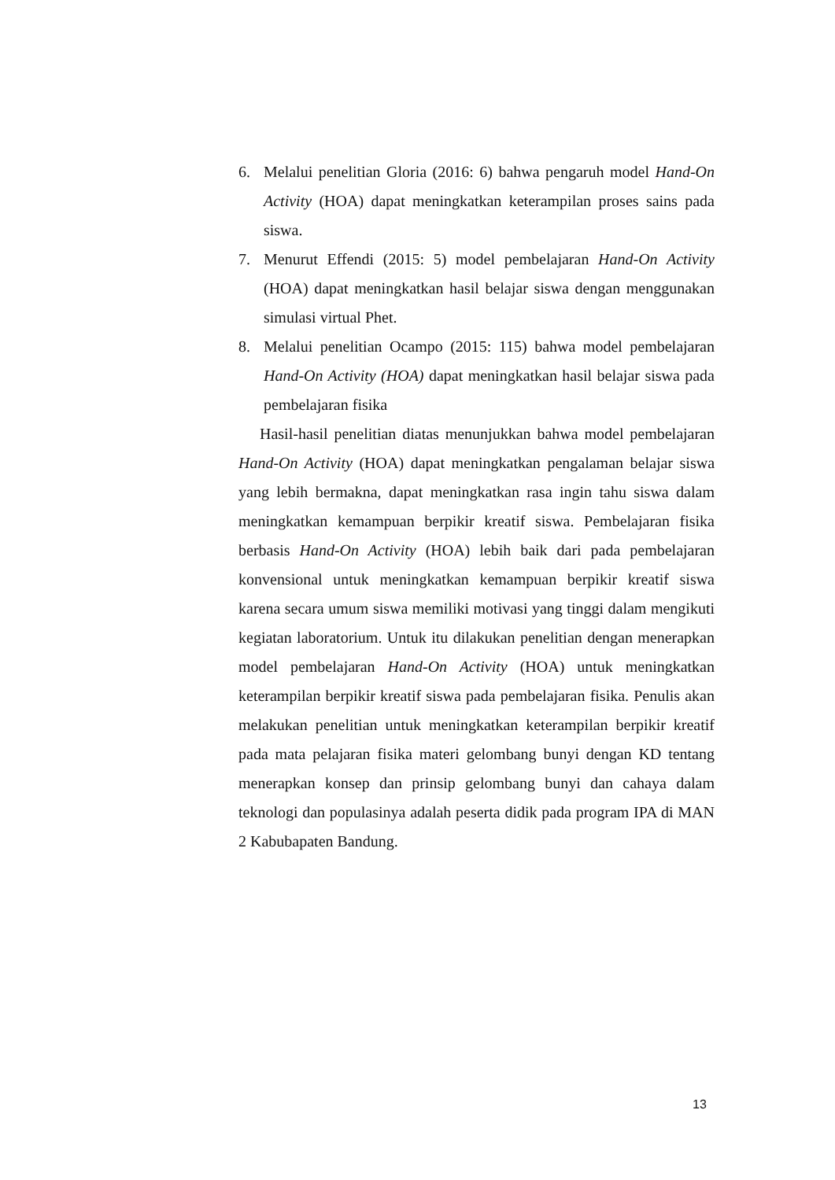6. Melalui penelitian Gloria (2016: 6) bahwa pengaruh model Hand-On Activity (HOA) dapat meningkatkan keterampilan proses sains pada siswa.
7. Menurut Effendi (2015: 5) model pembelajaran Hand-On Activity (HOA) dapat meningkatkan hasil belajar siswa dengan menggunakan simulasi virtual Phet.
8. Melalui penelitian Ocampo (2015: 115) bahwa model pembelajaran Hand-On Activity (HOA) dapat meningkatkan hasil belajar siswa pada pembelajaran fisika
Hasil-hasil penelitian diatas menunjukkan bahwa model pembelajaran Hand-On Activity (HOA) dapat meningkatkan pengalaman belajar siswa yang lebih bermakna, dapat meningkatkan rasa ingin tahu siswa dalam meningkatkan kemampuan berpikir kreatif siswa. Pembelajaran fisika berbasis Hand-On Activity (HOA) lebih baik dari pada pembelajaran konvensional untuk meningkatkan kemampuan berpikir kreatif siswa karena secara umum siswa memiliki motivasi yang tinggi dalam mengikuti kegiatan laboratorium. Untuk itu dilakukan penelitian dengan menerapkan model pembelajaran Hand-On Activity (HOA) untuk meningkatkan keterampilan berpikir kreatif siswa pada pembelajaran fisika. Penulis akan melakukan penelitian untuk meningkatkan keterampilan berpikir kreatif pada mata pelajaran fisika materi gelombang bunyi dengan KD tentang menerapkan konsep dan prinsip gelombang bunyi dan cahaya dalam teknologi dan populasinya adalah peserta didik pada program IPA di MAN 2 Kabubapaten Bandung.
13